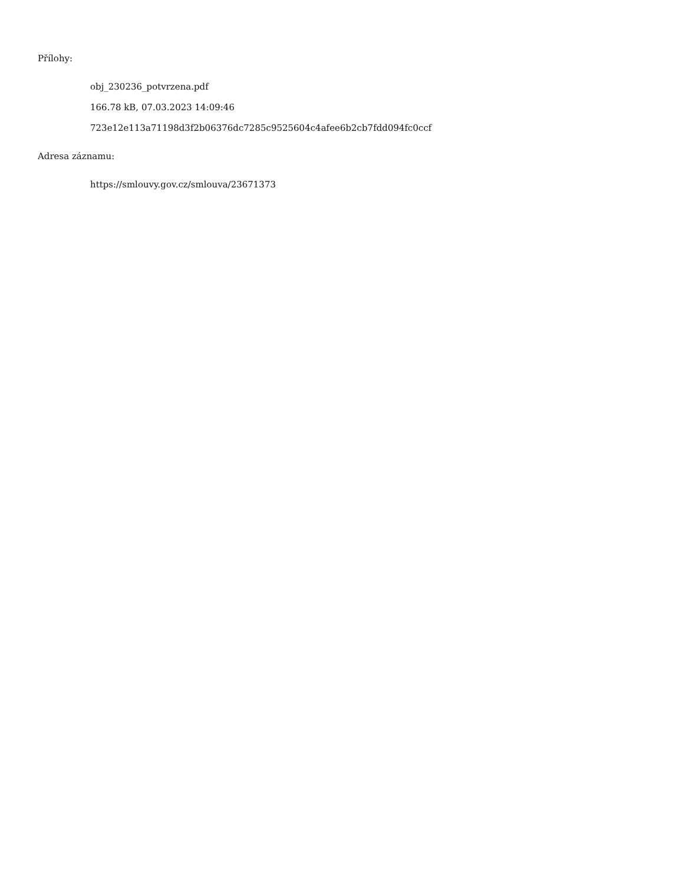Přílohy:
obj_230236_potvrzena.pdf
166.78 kB, 07.03.2023 14:09:46
723e12e113a71198d3f2b06376dc7285c9525604c4afee6b2cb7fdd094fc0ccf
Adresa záznamu:
https://smlouvy.gov.cz/smlouva/23671373